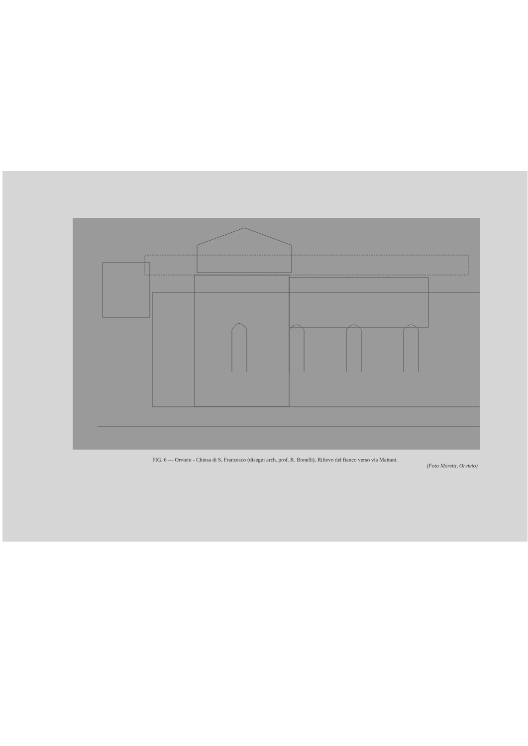FIG. 6 — Orvieto - Chiesa di S. Francesco (disegni arch. prof. R. Bonelli). Rilievo del fianco verso via Maitani.
(Foto Moretti, Orvieto)